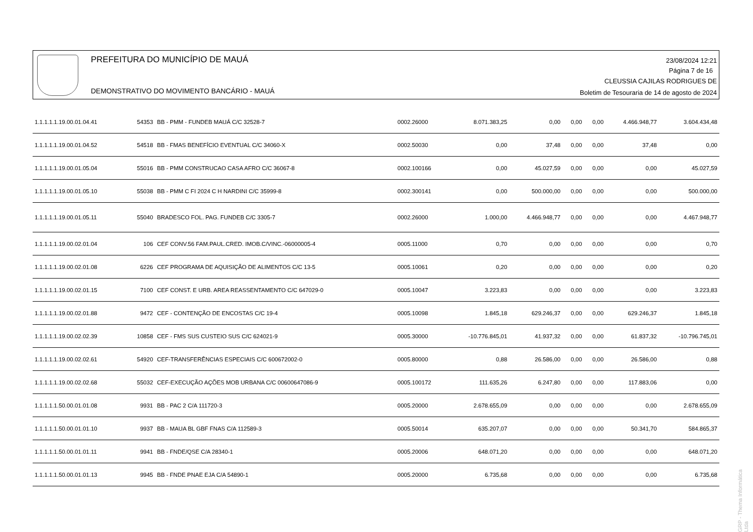PREFEITURA DO MUNICÍPIO DE MAUÁ
DEMONSTRATIVO DO MOVIMENTO BANCÁRIO - MAUÁ
23/08/2024 12:21
Página 7 de 16
CLEUSSIA CAJILAS RODRIGUES DE
Boletim de Tesouraria de 14 de agosto de 2024
| 1.1.1.1.1.19.00.01.04.41 | 54353 | BB - PMM - FUNDEB MAUÁ C/C 32528-7 | 0002.26000 | 8.071.383,25 | 0,00 | 0,00 | 0,00 | 4.466.948,77 | 3.604.434,48 |
| 1.1.1.1.1.19.00.01.04.52 | 54518 | BB - FMAS BENEFÍCIO EVENTUAL C/C 34060-X | 0002.50030 | 0,00 | 37,48 | 0,00 | 0,00 | 37,48 | 0,00 |
| 1.1.1.1.1.19.00.01.05.04 | 55016 | BB - PMM CONSTRUCAO CASA AFRO C/C 36067-8 | 0002.100166 | 0,00 | 45.027,59 | 0,00 | 0,00 | 0,00 | 45.027,59 |
| 1.1.1.1.1.19.00.01.05.10 | 55038 | BB - PMM C FI 2024 C H NARDINI C/C 35999-8 | 0002.300141 | 0,00 | 500.000,00 | 0,00 | 0,00 | 0,00 | 500.000,00 |
| 1.1.1.1.1.19.00.01.05.11 | 55040 | BRADESCO FOL. PAG. FUNDEB C/C 3305-7 | 0002.26000 | 1.000,00 | 4.466.948,77 | 0,00 | 0,00 | 0,00 | 4.467.948,77 |
| 1.1.1.1.1.19.00.02.01.04 | 106 | CEF CONV.56 FAM.PAUL.CRED. IMOB.C/VINC.-06000005-4 | 0005.11000 | 0,70 | 0,00 | 0,00 | 0,00 | 0,00 | 0,70 |
| 1.1.1.1.1.19.00.02.01.08 | 6226 | CEF PROGRAMA DE AQUISIÇÃO DE ALIMENTOS C/C 13-5 | 0005.10061 | 0,20 | 0,00 | 0,00 | 0,00 | 0,00 | 0,20 |
| 1.1.1.1.1.19.00.02.01.15 | 7100 | CEF CONST. E URB. AREA REASSENTAMENTO C/C 647029-0 | 0005.10047 | 3.223,83 | 0,00 | 0,00 | 0,00 | 0,00 | 3.223,83 |
| 1.1.1.1.1.19.00.02.01.88 | 9472 | CEF - CONTENÇÃO DE ENCOSTAS C/C 19-4 | 0005.10098 | 1.845,18 | 629.246,37 | 0,00 | 0,00 | 629.246,37 | 1.845,18 |
| 1.1.1.1.1.19.00.02.02.39 | 10858 | CEF - FMS SUS CUSTEIO SUS C/C 624021-9 | 0005.30000 | -10.776.845,01 | 41.937,32 | 0,00 | 0,00 | 61.837,32 | -10.796.745,01 |
| 1.1.1.1.1.19.00.02.02.61 | 54920 | CEF-TRANSFERÊNCIAS ESPECIAIS C/C 600672002-0 | 0005.80000 | 0,88 | 26.586,00 | 0,00 | 0,00 | 26.586,00 | 0,88 |
| 1.1.1.1.1.19.00.02.02.68 | 55032 | CEF-EXECUÇÃO AÇÕES MOB URBANA C/C 00600647086-9 | 0005.100172 | 111.635,26 | 6.247,80 | 0,00 | 0,00 | 117.883,06 | 0,00 |
| 1.1.1.1.1.50.00.01.01.08 | 9931 | BB - PAC 2 C/A 111720-3 | 0005.20000 | 2.678.655,09 | 0,00 | 0,00 | 0,00 | 0,00 | 2.678.655,09 |
| 1.1.1.1.1.50.00.01.01.10 | 9937 | BB - MAUA BL GBF FNAS C/A 112589-3 | 0005.50014 | 635.207,07 | 0,00 | 0,00 | 0,00 | 50.341,70 | 584.865,37 |
| 1.1.1.1.1.50.00.01.01.11 | 9941 | BB - FNDE/QSE C/A 28340-1 | 0005.20006 | 648.071,20 | 0,00 | 0,00 | 0,00 | 0,00 | 648.071,20 |
| 1.1.1.1.1.50.00.01.01.13 | 9945 | BB - FNDE PNAE EJA C/A 54890-1 | 0005.20000 | 6.735,68 | 0,00 | 0,00 | 0,00 | 0,00 | 6.735,68 |
GRP - Thema Informática Ltda